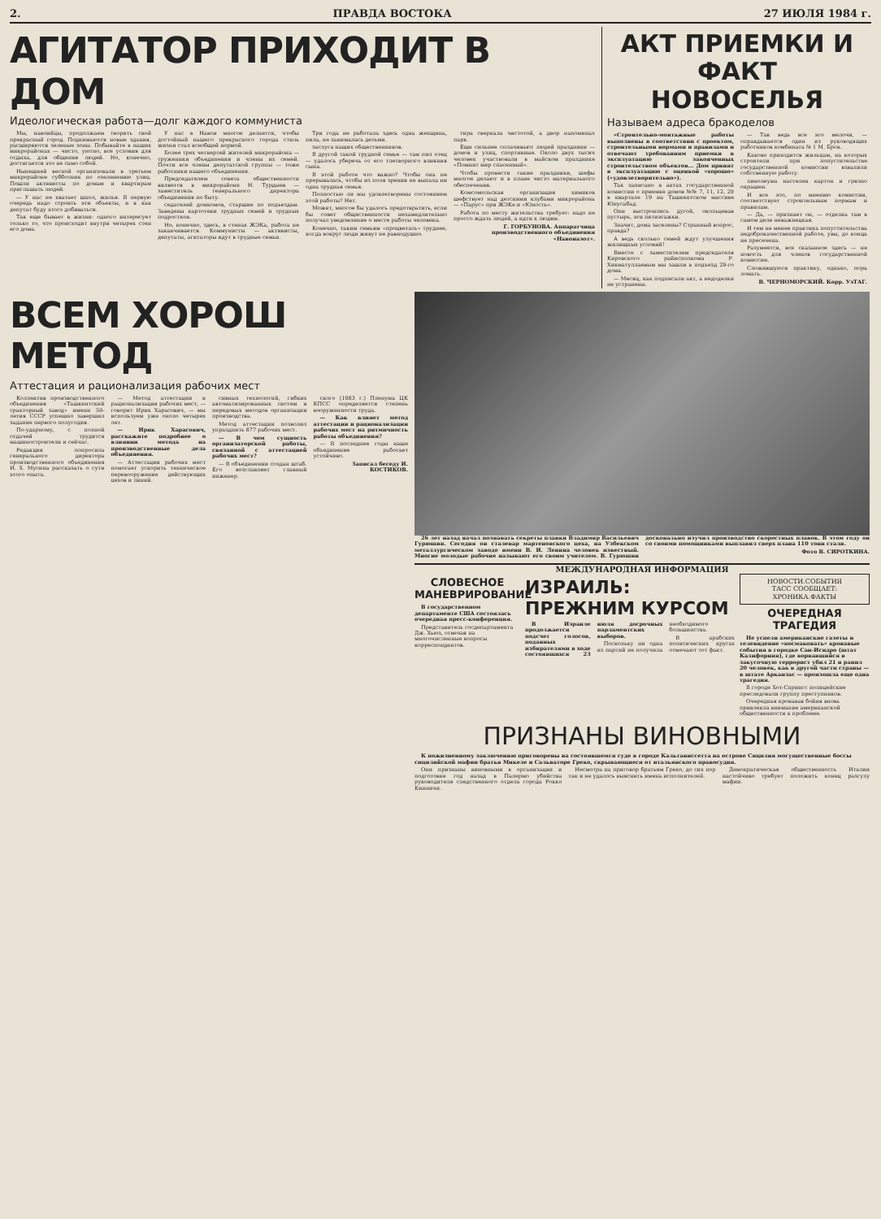2. ПРАВДА ВОСТОКА 27 ИЮЛЯ 1984 г.
АГИТАТОР ПРИХОДИТ В ДОМ
Идеологическая работа—долг каждого коммуниста
Мы, навоийцы, продолжаем творить свой прекрасный город. Поднимаются новые здания, расширяются зеленые зоны. Побывайте в наших микрорайонах — чисто, уютно, все условия для отдыха, для общения людей. Но, конечно, достигается это не само собой.
Нынешней весной организовали в третьем микрорайоне субботник по озеленению улиц. Пошли активисты по домам и квартирам приглашать людей.
— У нас не хватает школ, жилья. В первую очередь надо строить эти объекты, и я как депутат буду этого добиваться.
Так еще бывает в жизни: одного интересует только то, что происходит внутри четырех стен его дома.
У нас в Навои многое делается, чтобы достойный нашего прекрасного города стиль жизни стал всеобщей нормой.
Более трех четвертей жителей микрорайона — труженики объединения и члены их семей. Почти все члены депутатской группы — тоже работники нашего объединения.
Председателем совета общественности является в микрорайоне Н. Турдыев — заместитель генерального директора объединения по быту.
седателей домкомов, старшие по подъездам. Заведены картотеки трудных семей и трудных подростков.
Но, конечно, здесь, в стенах ЖЭКа, работа не заканчивается. Коммунисты — активисты, депутаты, агитаторы идут в трудные семьи.
Три года не работала здесь одна женщина, пила, не занималась детьми.
заслуга наших общественников.
В другой такой трудной семье — там пил отец — удалось уберечь от его тлетворного влияния сына.
В этой работе что важно? Чтобы она не прерывалась, чтобы из поля зрения не выпала ни одна трудная семья.
Полностью ли мы удовлетворены состоянием этой работы? Нет.
Может, многое бы удалось предотвратить, если бы совет общественности незамедлительно получал уведомление о месте работы человека.
Конечно, таким семьям «процветать» труднее, когда вокруг люди живут не равнодушно.
тира сверкала чистотой, а двор напоминал парк.
Еще сильнее сплачивают людей праздники — домов и улиц, спортивные. Около двух тысяч человек участвовали в майском празднике «Помнит мир спасенный».
Чтобы провести такие праздники, шефы многое делают и в плане чисто материального обеспечения.
Комсомольская организация химиков шефствует над детскими клубами микрорайона — «Парус» при ЖЭКе и «Юность».
Работа по месту жительства требует: надо не просто ждать людей, а идти к людям.
Г. ГОРБУНОВА. Аппаратчица производственного объединения «Навоиазот».
АКТ ПРИЕМКИ И ФАКТ НОВОСЕЛЬЯ
Называем адреса бракоделов
«Строительно-монтажные работы выполнены в соответствии с проектом, строительными нормами и правилами и отвечают требованиям приемки в эксплуатацию законченных строительством объектов... Дом принят в эксплуатацию с оценкой «хорошо» («удовлетворительно»).
Так записано в актах государственной комиссии о приемке домов №№ 7, 11, 12, 29 в квартале 19 на Ташкентском массиве Юнусабад.
Они выстроились дугой, окольцевав пустырь, эти пятиэтажки.
Значит, дома заселены? Странный вопрос, правда?
А ведь сколько семей ждут улучшения жилищных условий!
Вместе с заместителем председателя Кировского райисполкома Р. Хикматуллаевым мы зашли в подъезд 29-го дома.
— Месяц, как подписали акт, а недоделки не устранены.
— Так ведь все это мелочи, — оправдывается один из руководящих работников комбината № 1 М. Брок.
Каково приходится жильцам, на которых строители при попустительстве государственной комиссии взвалили собственную работу.
линолеума настелен картон и грязно окрашен.
И все это, по мнению комиссии, соответствует строительным нормам и правилам.
— Да, — признает он, — отделка там в самом деле неважнецкая.
И тем не менее практика попустительства недоброкачественной работе, увы, до конца не пресечена.
Разумеется, все сказанное здесь — не новость для членов государственной комиссии.
Сложившуюся практику, однако, пора ломать.
В. ЧЕРНОМОРСКИЙ. Корр. УзТАГ.
ВСЕМ ХОРОШ МЕТОД
Аттестация и рационализация рабочих мест
Коллектив производственного объединения «Ташкентский тракторный завод» имени 50-летия СССР успешно завершил задание первого полугодия.
По-ударному, с полной отдачей трудятся машиностроители и сейчас.
Редакция попросила генерального директора производственного объединения И. Х. Мусина рассказать о сути этого опыта.
— Метод аттестации и рационализации рабочих мест, — говорит Ирик Харасович, — мы используем уже около четырех лет.
— Ирик Харасович, расскажите подробнее о влиянии метода на производственные дела объединения.
— Аттестация рабочих мест помогает ускорить техническое перевооружение действующих цехов и линий.
сивных технологий, гибких автоматизированных систем и передовых методов организации производства.
Метод аттестации позволил упразднить 877 рабочих мест.
— В чем сущность организаторской работы, связанной с аттестацией рабочих мест?
— В объединении создан штаб. Его возглавляет главный инженер.
ского (1983 г.) Пленума ЦК КПСС определяется степень вооруженности труда.
— Как влияет метод аттестации и рационализации рабочих мест на ритмичность работы объединения?
— В последние годы наше объединение работает устойчиво.
Записал беседу И. КОСТИКОВ.
26 лет назад начал познавать секреты плавки Владимир Васильевич Гурюшин. Сегодня он сталевар мартеновского цеха, на Узбекском металлургическом заводе имени В. И. Ленина человек известный. Многие молодые рабочие называют его своим учителем. В. Гурюшин досконально изучил производство скоростных плавок. В этом году он со своими помощниками выплавил сверх плана 110 тонн стали.
Фото В. СИРОТКИНА.
МЕЖДУНАРОДНАЯ ИНФОРМАЦИЯ
СЛОВЕСНОЕ МАНЕВРИРОВАНИЕ
В государственном департаменте США состоялась очередная пресс-конференция.
Представитель госдепартамента Дж. Хьюз, отвечая на многочисленные вопросы корреспондентов.
ИЗРАИЛЬ: ПРЕЖНИМ КУРСОМ
В Израиле продолжается подсчет голосов, поданных избирателями в ходе состоявшихся 23 июля досрочных парламентских выборов.
Поскольку ни одна из партий не получила необходимого большинства.
В арабских политических кругах отмечают тот факт.
НОВОСТИ.СОБЫТИЯ
ТАСС СООБЩАЕТ:
ХРОНИКА.ФАКТЫ
ОЧЕРЕДНАЯ ТРАГЕДИЯ
Не успели американские газеты и телевидение «посмаковать» кровавые события в городке Сан-Исидро (штат Калифорния), где ворвавшийся в закусочную террорист убил 21 и ранил 20 человек, как в другой части страны — в штате Арканзас — произошла еще одна трагедия.
В городе Хот-Спрингс полицейские преследовали группу преступников.
Очередная кровавая бойня вновь привлекла внимание американской общественности к проблеме.
ПРИЗНАНЫ ВИНОВНЫМИ
К пожизненному заключению приговорены на состоявшемся суде в городе Кальтаниссетта на острове Сицилия могущественные боссы сицилийской мафии братья Микеле и Сальваторе Греко, скрывающиеся от итальянского правосудия.
Они признаны виновными в организации и подготовке год назад в Палермо убийства руководителя следственного отдела города Рокко Кинничи.
Несмотра на приговор братьям Греко, до сих пор так и не удалось выяснить имена исполнителей.
Демократическая общественность Италии настойчиво требует положить конец разгулу мафии.